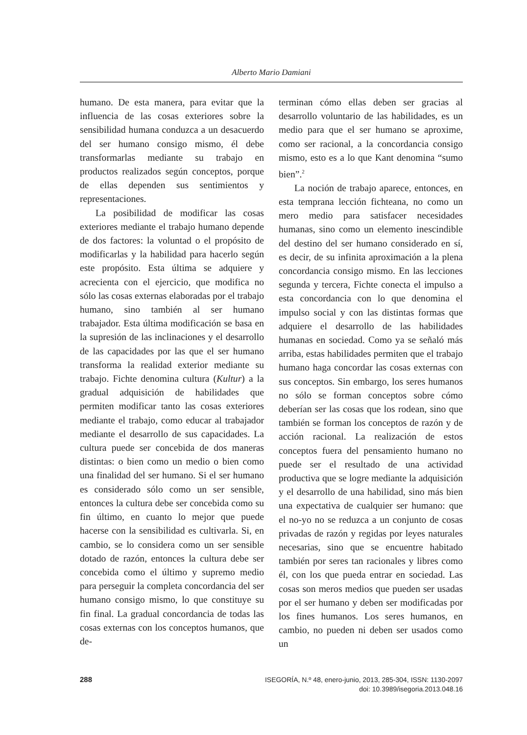Alberto Mario Damiani
humano. De esta manera, para evitar que la influencia de las cosas exteriores sobre la sensibilidad humana conduzca a un desacuerdo del ser humano consigo mismo, él debe transformarlas mediante su trabajo en productos realizados según conceptos, porque de ellas dependen sus sentimientos y representaciones.
La posibilidad de modificar las cosas exteriores mediante el trabajo humano depende de dos factores: la voluntad o el propósito de modificarlas y la habilidad para hacerlo según este propósito. Esta última se adquiere y acrecienta con el ejercicio, que modifica no sólo las cosas externas elaboradas por el trabajo humano, sino también al ser humano trabajador. Esta última modificación se basa en la supresión de las inclinaciones y el desarrollo de las capacidades por las que el ser humano transforma la realidad exterior mediante su trabajo. Fichte denomina cultura (Kultur) a la gradual adquisición de habilidades que permiten modificar tanto las cosas exteriores mediante el trabajo, como educar al trabajador mediante el desarrollo de sus capacidades. La cultura puede ser concebida de dos maneras distintas: o bien como un medio o bien como una finalidad del ser humano. Si el ser humano es considerado sólo como un ser sensible, entonces la cultura debe ser concebida como su fin último, en cuanto lo mejor que puede hacerse con la sensibilidad es cultivarla. Si, en cambio, se lo considera como un ser sensible dotado de razón, entonces la cultura debe ser concebida como el último y supremo medio para perseguir la completa concordancia del ser humano consigo mismo, lo que constituye su fin final. La gradual concordancia de todas las cosas externas con los conceptos humanos, que de-
terminan cómo ellas deben ser gracias al desarrollo voluntario de las habilidades, es un medio para que el ser humano se aproxime, como ser racional, a la concordancia consigo mismo, esto es a lo que Kant denomina “sumo bien”.<sup>2</sup>
La noción de trabajo aparece, entonces, en esta temprana lección fichteana, no como un mero medio para satisfacer necesidades humanas, sino como un elemento inescindible del destino del ser humano considerado en sí, es decir, de su infinita aproximación a la plena concordancia consigo mismo. En las lecciones segunda y tercera, Fichte conecta el impulso a esta concordancia con lo que denomina el impulso social y con las distintas formas que adquiere el desarrollo de las habilidades humanas en sociedad. Como ya se señaló más arriba, estas habilidades permiten que el trabajo humano haga concordar las cosas externas con sus conceptos. Sin embargo, los seres humanos no sólo se forman conceptos sobre cómo deberían ser las cosas que los rodean, sino que también se forman los conceptos de razón y de acción racional. La realización de estos conceptos fuera del pensamiento humano no puede ser el resultado de una actividad productiva que se logre mediante la adquisición y el desarrollo de una habilidad, sino más bien una expectativa de cualquier ser humano: que el no-yo no se reduzca a un conjunto de cosas privadas de razón y regidas por leyes naturales necesarias, sino que se encuentre habitado también por seres tan racionales y libres como él, con los que pueda entrar en sociedad. Las cosas son meros medios que pueden ser usadas por el ser humano y deben ser modificadas por los fines humanos. Los seres humanos, en cambio, no pueden ni deben ser usados como un
288
ISEGORÍA, N.º 48, enero-junio, 2013, 285-304, ISSN: 1130-2097
doi: 10.3989/isegoria.2013.048.16